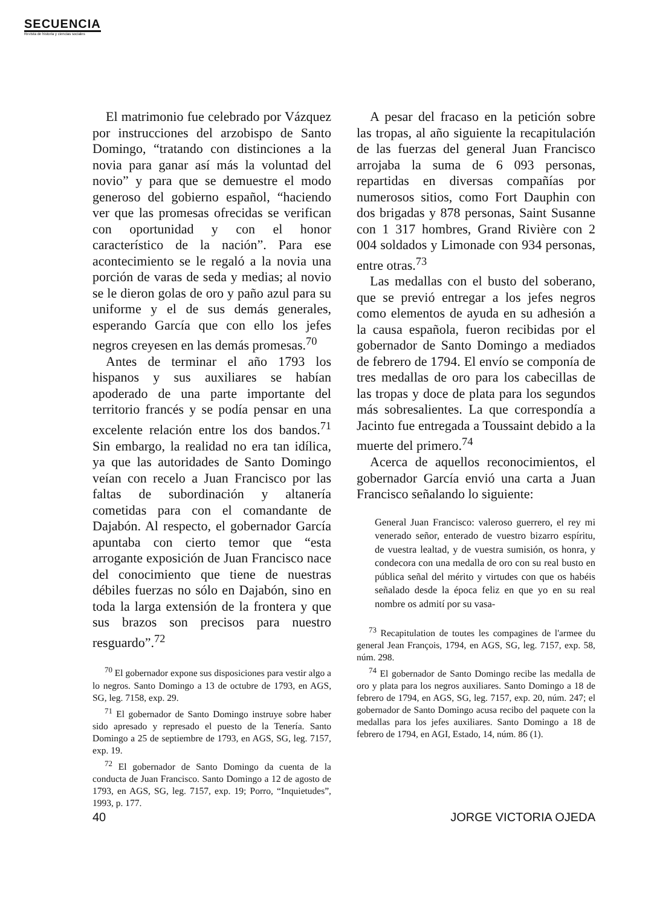SECUENCIA
Revista de historia y ciencias sociales
El matrimonio fue celebrado por Vázquez por instrucciones del arzobispo de Santo Domingo, “tratando con distinciones a la novia para ganar así más la voluntad del novio” y para que se demuestre el modo generoso del gobierno español, “haciendo ver que las promesas ofrecidas se verifican con oportunidad y con el honor característico de la nación”. Para ese acontecimiento se le regaló a la novia una porción de varas de seda y medias; al novio se le dieron golas de oro y paño azul para su uniforme y el de sus demás generales, esperando García que con ello los jefes negros creyesen en las demás promesas.<sup>70</sup>
Antes de terminar el año 1793 los hispanos y sus auxiliares se habían apoderado de una parte importante del territorio francés y se podía pensar en una excelente relación entre los dos bandos.<sup>71</sup> Sin embargo, la realidad no era tan idílica, ya que las autoridades de Santo Domingo veían con recelo a Juan Francisco por las faltas de subordinación y altanería cometidas para con el comandante de Dajabón. Al respecto, el gobernador García apuntaba con cierto temor que “esta arrogante exposición de Juan Francisco nace del conocimiento que tiene de nuestras débiles fuerzas no sólo en Dajabón, sino en toda la larga extensión de la frontera y que sus brazos son precisos para nuestro resguardo”.<sup>72</sup>
<sup>70</sup> El gobernador expone sus disposiciones para vestir algo a lo negros. Santo Domingo a 13 de octubre de 1793, en AGS, SG, leg. 7158, exp. 29.
<sup>71</sup> El gobernador de Santo Domingo instruye sobre haber sido apresado y represado el puesto de la Tenería. Santo Domingo a 25 de septiembre de 1793, en AGS, SG, leg. 7157, exp. 19.
<sup>72</sup> El gobernador de Santo Domingo da cuenta de la conducta de Juan Francisco. Santo Domingo a 12 de agosto de 1793, en AGS, SG, leg. 7157, exp. 19; Porro, “Inquietudes”, 1993, p. 177.
A pesar del fracaso en la petición sobre las tropas, al año siguiente la recapitulación de las fuerzas del general Juan Francisco arrojaba la suma de 6 093 personas, repartidas en diversas compañías por numerosos sitios, como Fort Dauphin con dos brigadas y 878 personas, Saint Susanne con 1 317 hombres, Grand Rivière con 2 004 soldados y Limonade con 934 personas, entre otras.<sup>73</sup>
Las medallas con el busto del soberano, que se previó entregar a los jefes negros como elementos de ayuda en su adhesión a la causa española, fueron recibidas por el gobernador de Santo Domingo a mediados de febrero de 1794. El envío se componía de tres medallas de oro para los cabecillas de las tropas y doce de plata para los segundos más sobresalientes. La que correspondía a Jacinto fue entregada a Toussaint debido a la muerte del primero.<sup>74</sup>
Acerca de aquellos reconocimientos, el gobernador García envió una carta a Juan Francisco señalando lo siguiente:
General Juan Francisco: valeroso guerrero, el rey mi venerado señor, enterado de vuestro bizarro espíritu, de vuestra lealtad, y de vuestra sumisión, os honra, y condecora con una medalla de oro con su real busto en pública señal del mérito y virtudes con que os habéis señalado desde la época feliz en que yo en su real nombre os admití por su vasa-
<sup>73</sup> Recapitulation de toutes les compagines de l'armee du general Jean François, 1794, en AGS, SG, leg. 7157, exp. 58, núm. 298.
<sup>74</sup> El gobernador de Santo Domingo recibe las medalla de oro y plata para los negros auxiliares. Santo Domingo a 18 de febrero de 1794, en AGS, SG, leg. 7157, exp. 20, núm. 247; el gobernador de Santo Domingo acusa recibo del paquete con la medallas para los jefes auxiliares. Santo Domingo a 18 de febrero de 1794, en AGI, Estado, 14, núm. 86 (1).
40 JORGE VICTORIA OJEDA